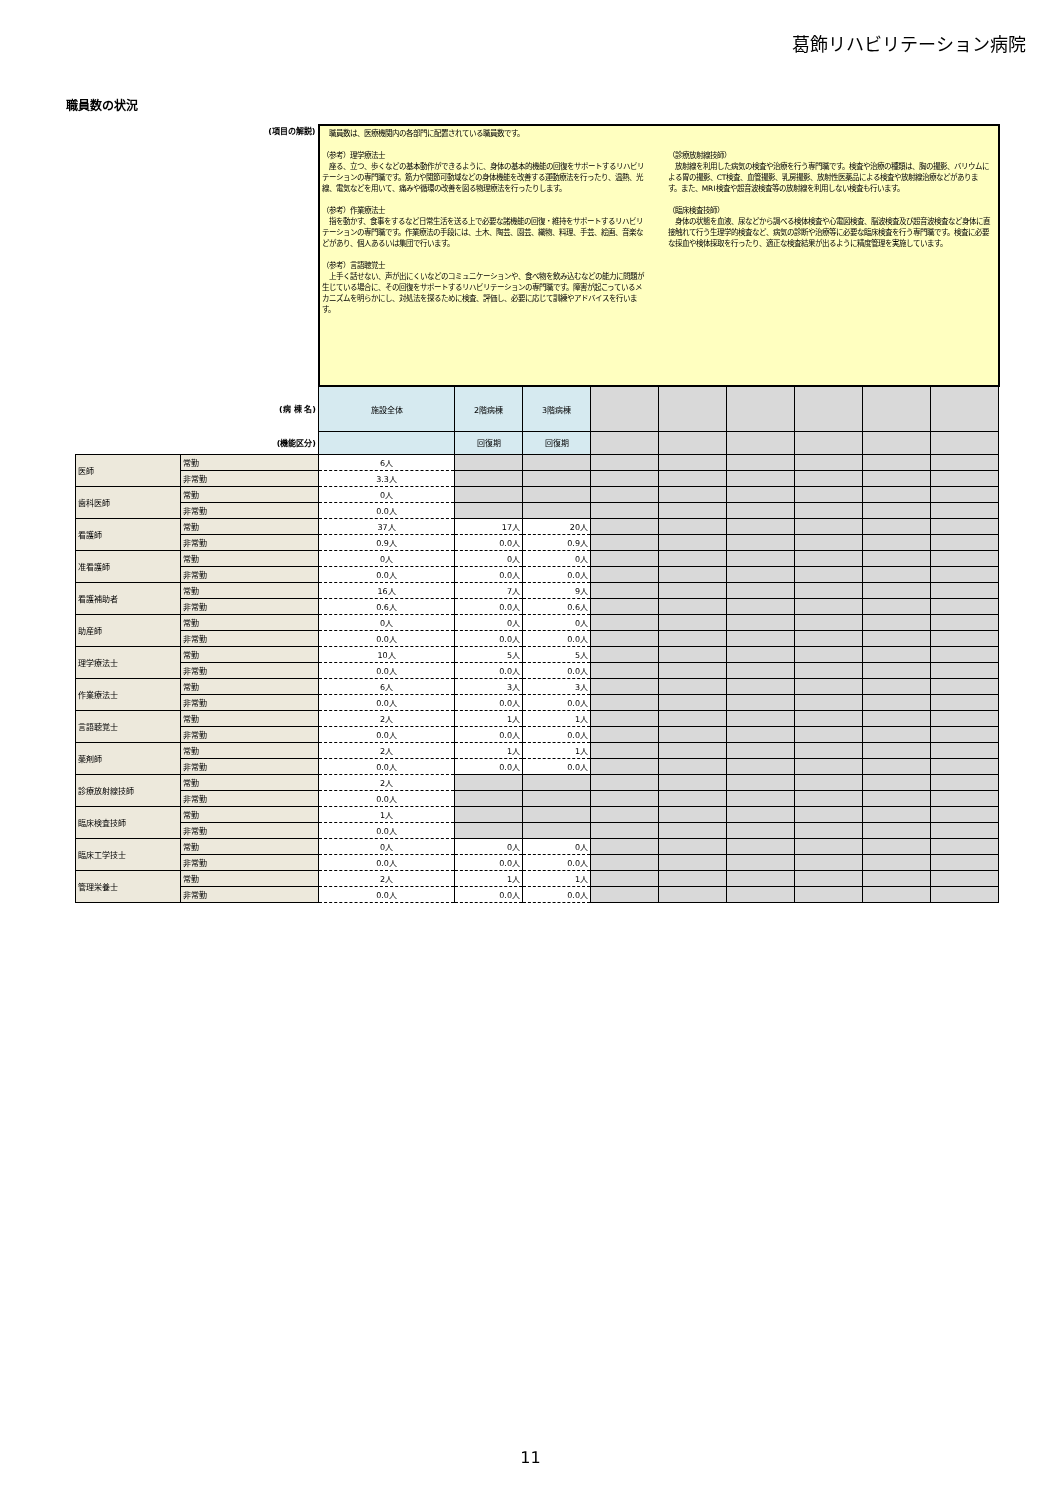葛飾リハビリテーション病院
職員数の状況
| (項目の解説) | | 職員数は、医療機関内の各部門に配置されている職員数です。 （参考）理学療法士 座る、立つ、歩くなどの基本動作ができるように、身体の基本的機能の回復をサポートするリハビリテーションの専門職です。筋力や関節可動域などの身体機能を改善する運動療法を行ったり、温熱、光線、電気などを用いて、痛みや循環の改善を図る物理療法を行ったりします。 （参考）作業療法士 指を動かす、食事をするなど日常生活を送る上で必要な諸機能の回復・維持をサポートするリハビリテーションの専門職です。作業療法の手段には、土木、陶芸、園芸、織物、料理、手芸、絵画、音楽などがあり、個人あるいは集団で行います。 （参考）言語聴覚士 上手く話せない、声が出にくいなどのコミュニケーションや、食べ物を飲み込むなどの能力に問題が生じている場合に、その回復をサポートするリハビリテーションの専門職です。障害が起こっているメカニズムを明らかにし、対処法を探るために検査、評価し、必要に応じて訓練やアドバイスを行います。 （診療放射線技師） 放射線を利用した病気の検査や治療を行う専門職です。検査や治療の種類は、胸の撮影、バリウムによる胃の撮影、CT検査、血管撮影、乳房撮影、放射性医薬品による検査や放射線治療などがあります。また、MRI検査や超音波検査等の放射線を利用しない検査も行います。 （臨床検査技師） 身体の状態を血液、尿などから調べる検体検査や心電図検査、脳波検査及び超音波検査など身体に直接触れて行う生理学的検査など、病気の診断や治療等に必要な臨床検査を行う専門職です。検査に必要な採血や検体採取を行ったり、適正な検査結果が出るように精度管理を実施しています。 | | | | | | | | |
| (病 棟 名) | | 施設全体 | 2階病棟 | 3階病棟 | | | | | | |
| (機能区分) | | | 回復期 | 回復期 | | | | | | |
| 医師 | 常勤 | 6人 | | | | | | | | |
| | 非常勤 | 3.3人 | | | | | | | | |
| 歯科医師 | 常勤 | 0人 | | | | | | | | |
| | 非常勤 | 0.0人 | | | | | | | | |
| 看護師 | 常勤 | 37人 | 17人 | 20人 | | | | | | |
| | 非常勤 | 0.9人 | 0.0人 | 0.9人 | | | | | | |
| 准看護師 | 常勤 | 0人 | 0人 | 0人 | | | | | | |
| | 非常勤 | 0.0人 | 0.0人 | 0.0人 | | | | | | |
| 看護補助者 | 常勤 | 16人 | 7人 | 9人 | | | | | | |
| | 非常勤 | 0.6人 | 0.0人 | 0.6人 | | | | | | |
| 助産師 | 常勤 | 0人 | 0人 | 0人 | | | | | | |
| | 非常勤 | 0.0人 | 0.0人 | 0.0人 | | | | | | |
| 理学療法士 | 常勤 | 10人 | 5人 | 5人 | | | | | | |
| | 非常勤 | 0.0人 | 0.0人 | 0.0人 | | | | | | |
| 作業療法士 | 常勤 | 6人 | 3人 | 3人 | | | | | | |
| | 非常勤 | 0.0人 | 0.0人 | 0.0人 | | | | | | |
| 言語聴覚士 | 常勤 | 2人 | 1人 | 1人 | | | | | | |
| | 非常勤 | 0.0人 | 0.0人 | 0.0人 | | | | | | |
| 薬剤師 | 常勤 | 2人 | 1人 | 1人 | | | | | | |
| | 非常勤 | 0.0人 | 0.0人 | 0.0人 | | | | | | |
| 診療放射線技師 | 常勤 | 2人 | | | | | | | | |
| | 非常勤 | 0.0人 | | | | | | | | |
| 臨床検査技師 | 常勤 | 1人 | | | | | | | | |
| | 非常勤 | 0.0人 | | | | | | | | |
| 臨床工学技士 | 常勤 | 0人 | 0人 | 0人 | | | | | | |
| | 非常勤 | 0.0人 | 0.0人 | 0.0人 | | | | | | |
| 管理栄養士 | 常勤 | 2人 | 1人 | 1人 | | | | | | |
| | 非常勤 | 0.0人 | 0.0人 | 0.0人 | | | | | | |
11